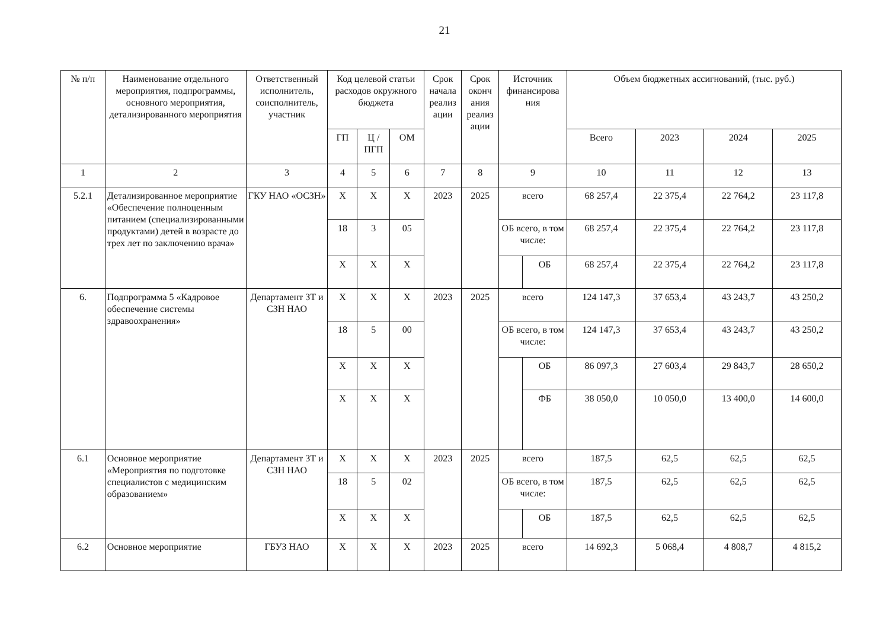21
| № п/п | Наименование отдельного мероприятия, подпрограммы, основного мероприятия, детализированного мероприятия | Ответственный исполнитель, соисполнитель, участник | Код целевой статьи расходов окружного бюджета | | | Срок начала реализ ации | Срок оконч ания реализ ации | Источник финансирова ния | | Объем бюджетных ассигнований, (тыс. руб.) | | | |
| --- | --- | --- | --- | --- | --- | --- | --- | --- | --- | --- | --- | --- | --- |
| | | | ГП | Ц / ПГП | ОМ | | | | | Всего | 2023 | 2024 | 2025 |
| 1 | 2 | 3 | 4 | 5 | 6 | 7 | 8 | 9 | | 10 | 11 | 12 | 13 |
| 5.2.1 | Детализированное мероприятие «Обеспечение полноценным питанием (специализированными продуктами) детей в возрасте до трех лет по заключению врача» | ГКУ НАО «ОСЗН» | Х | Х | Х | 2023 | 2025 | всего | | 68 257,4 | 22 375,4 | 22 764,2 | 23 117,8 |
| | | | 18 | 3 | 05 | | | ОБ всего, в том числе: | | 68 257,4 | 22 375,4 | 22 764,2 | 23 117,8 |
| | | | Х | Х | Х | | | | ОБ | 68 257,4 | 22 375,4 | 22 764,2 | 23 117,8 |
| 6. | Подпрограмма 5 «Кадровое обеспечение системы здравоохранения» | Департамент ЗТ и СЗН НАО | Х | Х | Х | 2023 | 2025 | всего | | 124 147,3 | 37 653,4 | 43 243,7 | 43 250,2 |
| | | | 18 | 5 | 00 | | | ОБ всего, в том числе: | | 124 147,3 | 37 653,4 | 43 243,7 | 43 250,2 |
| | | | Х | Х | Х | | | | ОБ | 86 097,3 | 27 603,4 | 29 843,7 | 28 650,2 |
| | | | Х | Х | Х | | | | ФБ | 38 050,0 | 10 050,0 | 13 400,0 | 14 600,0 |
| 6.1 | Основное мероприятие «Мероприятия по подготовке специалистов с медицинским образованием» | Департамент ЗТ и СЗН НАО | Х | Х | Х | 2023 | 2025 | всего | | 187,5 | 62,5 | 62,5 | 62,5 |
| | | | 18 | 5 | 02 | | | ОБ всего, в том числе: | | 187,5 | 62,5 | 62,5 | 62,5 |
| | | | Х | Х | Х | | | | ОБ | 187,5 | 62,5 | 62,5 | 62,5 |
| 6.2 | Основное мероприятие | ГБУЗ НАО | Х | Х | Х | 2023 | 2025 | всего | | 14 692,3 | 5 068,4 | 4 808,7 | 4 815,2 |